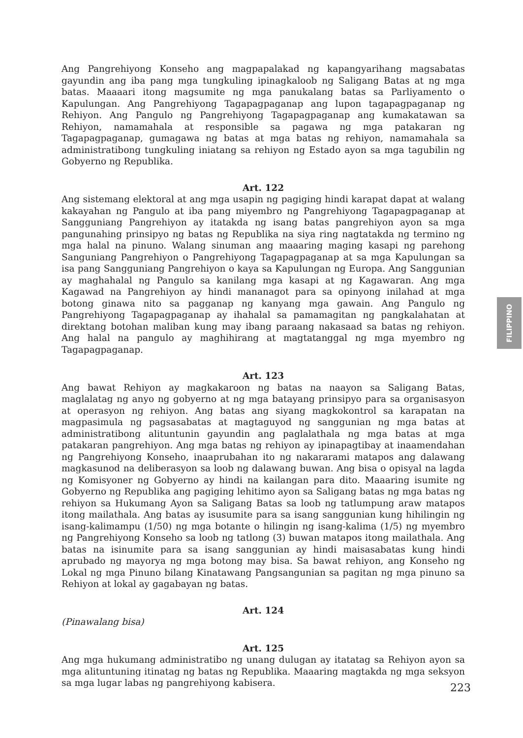Ang Pangrehiyong Konseho ang magpapalakad ng kapangyarihang magsabatas gayundin ang iba pang mga tungkuling ipinagkaloob ng Saligang Batas at ng mga batas. Maaaari itong magsumite ng mga panukalang batas sa Parliyamento o Kapulungan. Ang Pangrehiyong Tagapagpaganap ang lupon tagapagpaganap ng Rehiyon. Ang Pangulo ng Pangrehiyong Tagapagpaganap ang kumakatawan sa Rehiyon, namamahala at responsible sa pagawa ng mga patakaran ng Tagapagpaganap, gumagawa ng batas at mga batas ng rehiyon, namamahala sa administratibong tungkuling iniatang sa rehiyon ng Estado ayon sa mga tagubilin ng Gobyerno ng Republika.
Art. 122
Ang sistemang elektoral at ang mga usapin ng pagiging hindi karapat dapat at walang kakayahan ng Pangulo at iba pang miyembro ng Pangrehiyong Tagapagpaganap at Sangguniang Pangrehiyon ay itatakda ng isang batas pangrehiyon ayon sa mga pangunahing prinsipyo ng batas ng Republika na siya ring nagtatakda ng termino ng mga halal na pinuno. Walang sinuman ang maaaring maging kasapi ng parehong Sanguniang Pangrehiyon o Pangrehiyong Tagapagpaganap at sa mga Kapulungan sa isa pang Sangguniang Pangrehiyon o kaya sa Kapulungan ng Europa. Ang Sanggunian ay maghahalal ng Pangulo sa kanilang mga kasapi at ng Kagawaran. Ang mga Kagawad na Pangrehiyon ay hindi mananagot para sa opinyong inilahad at mga botong ginawa nito sa pagganap ng kanyang mga gawain. Ang Pangulo ng Pangrehiyong Tagapagpaganap ay ihahalal sa pamamagitan ng pangkalahatan at direktang botohan maliban kung may ibang paraang nakasaad sa batas ng rehiyon. Ang halal na pangulo ay maghihirang at magtatanggal ng mga myembro ng Tagapagpaganap.
Art. 123
Ang bawat Rehiyon ay magkakaroon ng batas na naayon sa Saligang Batas, maglalatag ng anyo ng gobyerno at ng mga batayang prinsipyo para sa organisasyon at operasyon ng rehiyon. Ang batas ang siyang magkokontrol sa karapatan na magpasimula ng pagsasabatas at magtaguyod ng sanggunian ng mga batas at administratibong alituntunin gayundin ang paglalathala ng mga batas at mga patakaran pangrehiyon. Ang mga batas ng rehiyon ay ipinapagtibay at inaamendahan ng Pangrehiyong Konseho, inaaprubahan ito ng nakararami matapos ang dalawang magkasunod na deliberasyon sa loob ng dalawang buwan. Ang bisa o opisyal na lagda ng Komisyoner ng Gobyerno ay hindi na kailangan para dito. Maaaring isumite ng Gobyerno ng Republika ang pagiging lehitimo ayon sa Saligang batas ng mga batas ng rehiyon sa Hukumang Ayon sa Saligang Batas sa loob ng tatlumpung araw matapos itong mailathala. Ang batas ay isusumite para sa isang sanggunian kung hihilingin ng isang-kalimampu (1/50) ng mga botante o hilingin ng isang-kalima (1/5) ng myembro ng Pangrehiyong Konseho sa loob ng tatlong (3) buwan matapos itong mailathala. Ang batas na isinumite para sa isang sanggunian ay hindi maisasabatas kung hindi aprubado ng mayorya ng mga botong may bisa. Sa bawat rehiyon, ang Konseho ng Lokal ng mga Pinuno bilang Kinatawang Pangsangunian sa pagitan ng mga pinuno sa Rehiyon at lokal ay gagabayan ng batas.
Art. 124
(Pinawalang bisa)
Art. 125
Ang mga hukumang administratibo ng unang dulugan ay itatatag sa Rehiyon ayon sa mga alituntuning itinatag ng batas ng Republika. Maaaring magtakda ng mga seksyon sa mga lugar labas ng pangrehiyong kabisera.
FILIPPINO
223